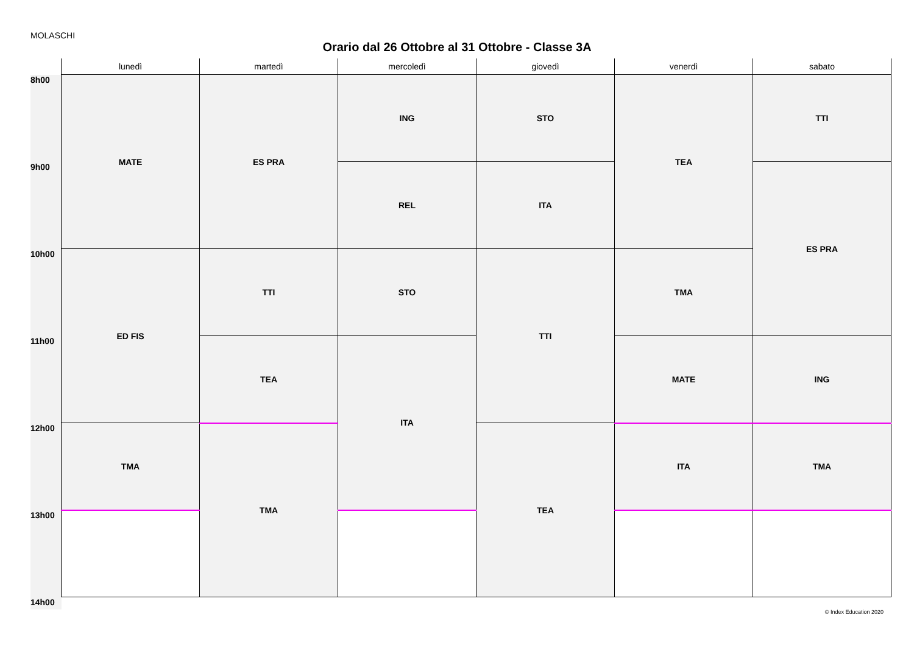MOLASCHI
Orario dal 26 Ottobre al 31 Ottobre - Classe 3A
| | lunedì | martedì | mercoledì | giovedì | venerdì | sabato |
| --- | --- | --- | --- | --- | --- | --- |
| 8h00 | MATE | ES PRA | ING | STO | TEA | TTI |
| 9h00 | | | REL | ITA | | ES PRA |
| 10h00 | ED FIS | TTI | STO | TTI | TMA | |
| 11h00 | | TEA | ITA | | MATE | ING |
| 12h00 | TMA | TMA | | TEA | ITA | TMA |
| 13h00 | | | | | | |
| 14h00 | | | | | | |
© Index Education 2020